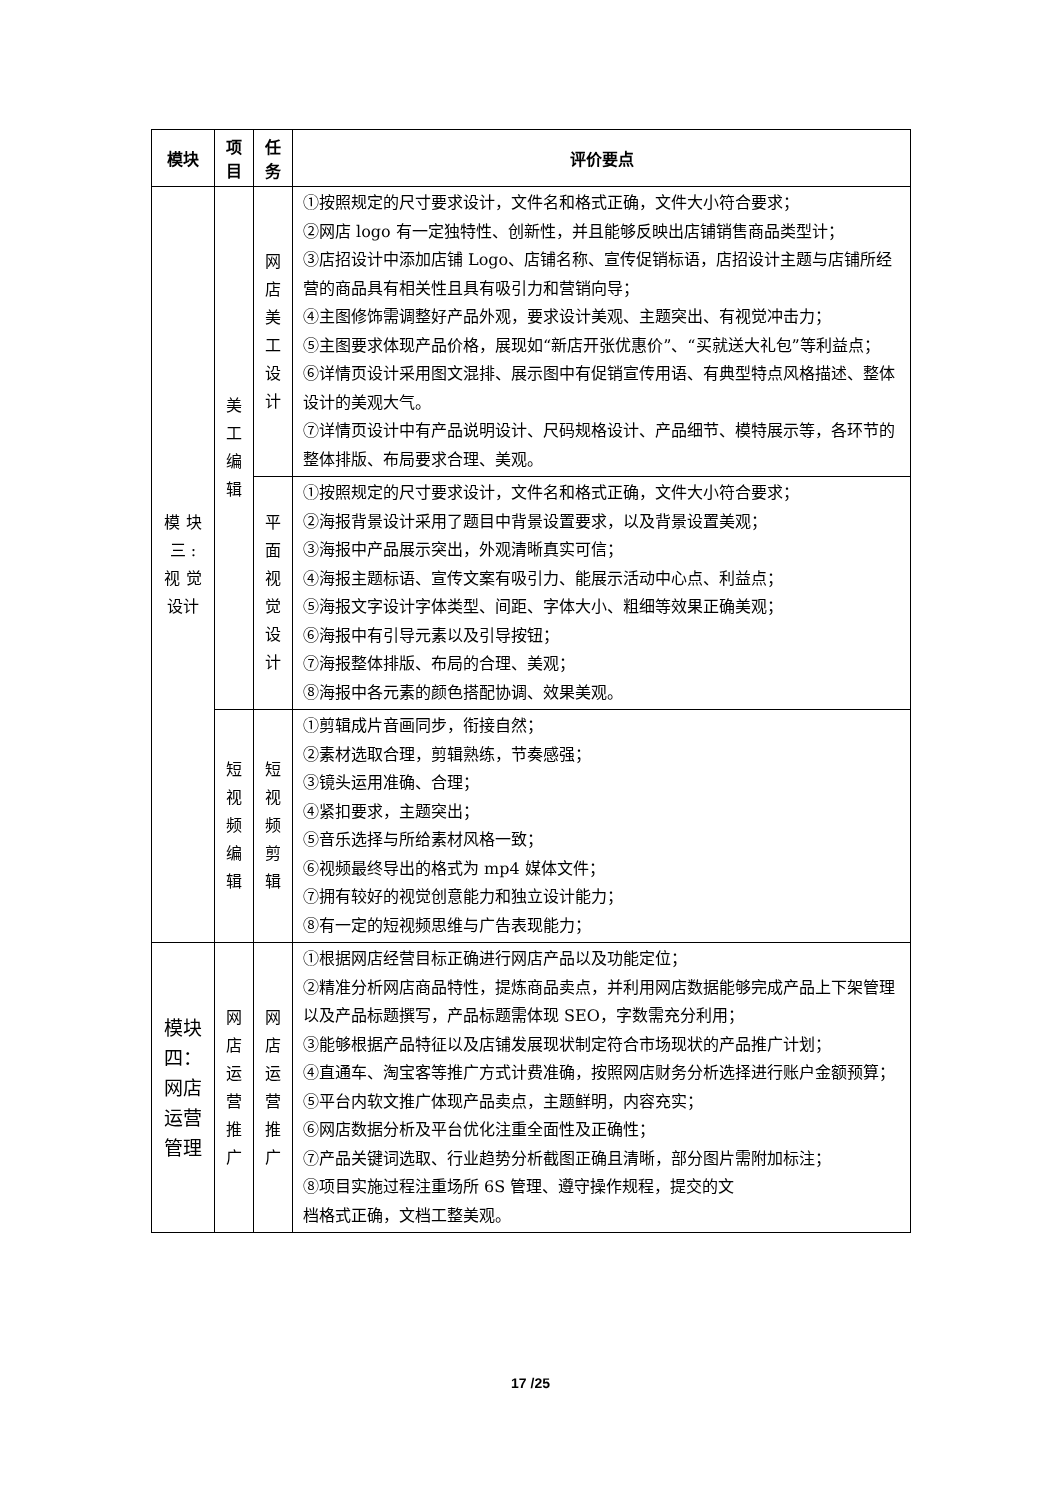| 模块 | 项 目 | 任 务 | 评价要点 |
| --- | --- | --- | --- |
| 模 块 三 : 视 觉 设计 | 美 工 编 辑 | 网 店 美 工 设 计 | ①按照规定的尺寸要求设计，文件名和格式正确，文件大小符合要求； ②网店 logo 有一定独特性、创新性，并且能够反映出店铺销售商品类型计； ③店招设计中添加店铺 Logo、店铺名称、宣传促销标语，店招设计主题与店铺所经营的商品具有相关性且具有吸引力和营销向导； ④主图修饰需调整好产品外观，要求设计美观、主题突出、有视觉冲击力； ⑤主图要求体现产品价格，展现如“新店开张优惠价”、“买就送大礼包”等利益点； ⑥详情页设计采用图文混排、展示图中有促销宣传用语、有典型特点风格描述、整体设计的美观大气。 ⑦详情页设计中有产品说明设计、尺码规格设计、产品细节、模特展示等，各环节的整体排版、布局要求合理、美观。 |
| | | 平 面 视 觉 设 计 | ①按照规定的尺寸要求设计，文件名和格式正确，文件大小符合要求； ②海报背景设计采用了题目中背景设置要求，以及背景设置美观； ③海报中产品展示突出，外观清晰真实可信； ④海报主题标语、宣传文案有吸引力、能展示活动中心点、利益点； ⑤海报文字设计字体类型、间距、字体大小、粗细等效果正确美观； ⑥海报中有引导元素以及引导按钮； ⑦海报整体排版、布局的合理、美观； ⑧海报中各元素的颜色搭配协调、效果美观。 |
| | 短 视 频 编 辑 | 短 视 频 剪 辑 | ①剪辑成片音画同步，衔接自然； ②素材选取合理，剪辑熟练，节奏感强； ③镜头运用准确、合理； ④紧扣要求，主题突出； ⑤音乐选择与所给素材风格一致； ⑥视频最终导出的格式为 mp4 媒体文件； ⑦拥有较好的视觉创意能力和独立设计能力； ⑧有一定的短视频思维与广告表现能力； |
| 模块 四： 网店 运营 管理 | 网 店 运 营 推 广 | 网 店 运 营 推 广 | ①根据网店经营目标正确进行网店产品以及功能定位； ②精准分析网店商品特性，提炼商品卖点，并利用网店数据能够完成产品上下架管理以及产品标题撰写，产品标题需体现 SEO，字数需充分利用； ③能够根据产品特征以及店铺发展现状制定符合市场现状的产品推广计划； ④直通车、淘宝客等推广方式计费准确，按照网店财务分析选择进行账户金额预算； ⑤平台内软文推广体现产品卖点，主题鲜明，内容充实； ⑥网店数据分析及平台优化注重全面性及正确性； ⑦产品关键词选取、行业趋势分析截图正确且清晰，部分图片需附加标注； ⑧项目实施过程注重场所 6S 管理、遵守操作规程，提交的文 档格式正确，文档工整美观。 |
17 /25